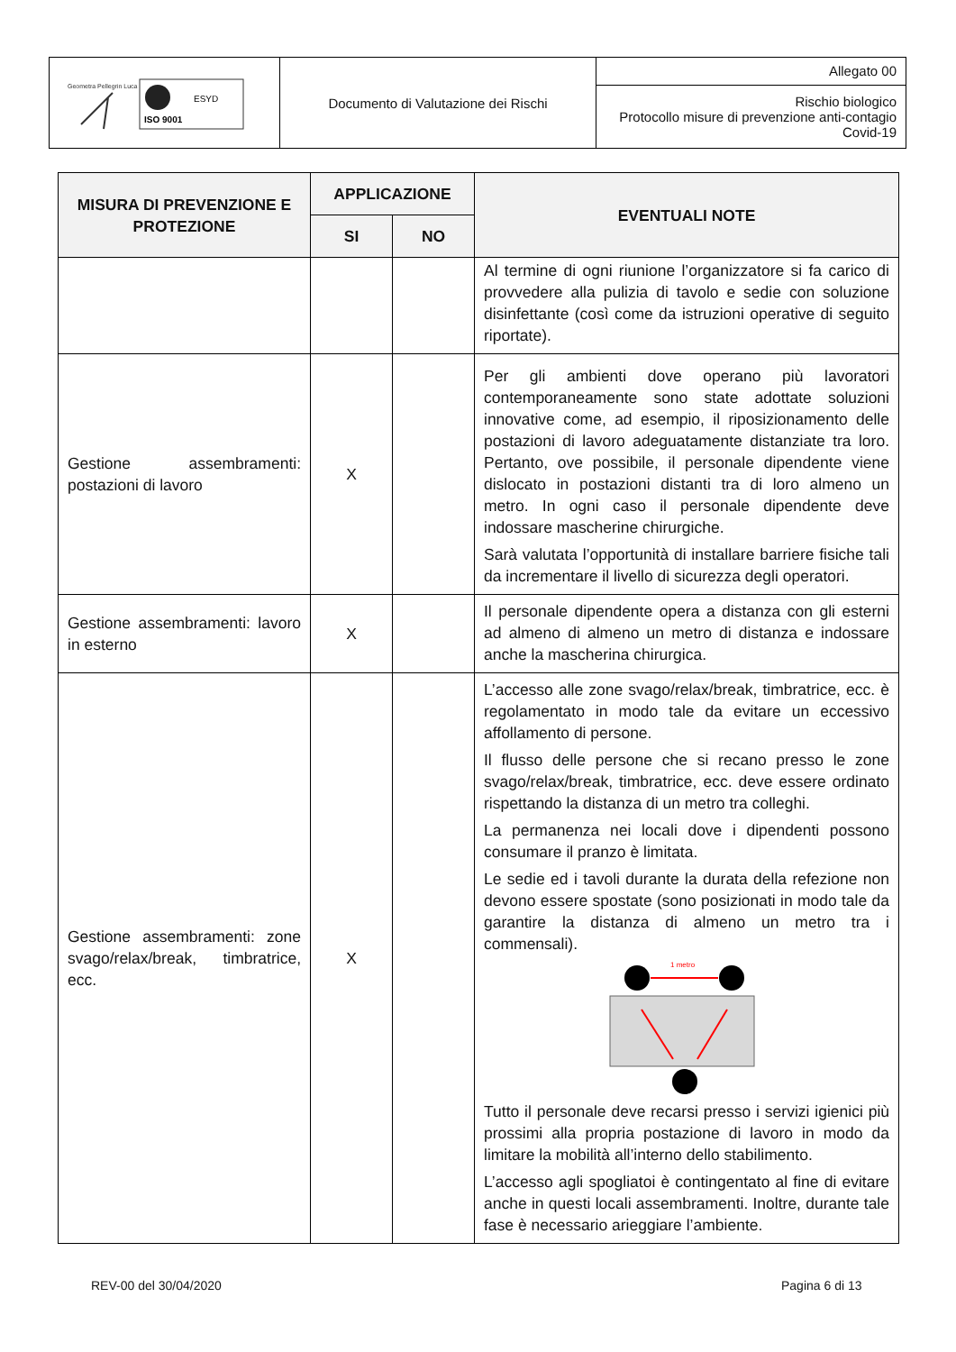| Geometra Pellegrin Luca ISO 9001 ESYD | Documento di Valutazione dei Rischi | Allegato 00 |
| | | Rischio biologico Protocollo misure di prevenzione anti-contagio Covid-19 |
| MISURA DI PREVENZIONE E PROTEZIONE | APPLICAZIONE | | EVENTUALI NOTE |
| --- | --- | --- | --- |
| | SI | NO | |
| | | | Al termine di ogni riunione l’organizzatore si fa carico di provvedere alla pulizia di tavolo e sedie con soluzione disinfettante (così come da istruzioni operative di seguito riportate). |
| Gestione assembramenti: postazioni di lavoro | X | | Per gli ambienti dove operano più lavoratori contemporaneamente sono state adottate soluzioni innovative come, ad esempio, il riposizionamento delle postazioni di lavoro adeguatamente distanziate tra loro. Pertanto, ove possibile, il personale dipendente viene dislocato in postazioni distanti tra di loro almeno un metro. In ogni caso il personale dipendente deve indossare mascherine chirurgiche. Sarà valutata l’opportunità di installare barriere fisiche tali da incrementare il livello di sicurezza degli operatori. |
| Gestione assembramenti: lavoro in esterno | X | | Il personale dipendente opera a distanza con gli esterni ad almeno di almeno un metro di distanza e indossare anche la mascherina chirurgica. |
| Gestione assembramenti: zone svago/relax/break, timbratrice, ecc. | X | | L’accesso alle zone svago/relax/break, timbratrice, ecc. è regolamentato in modo tale da evitare un eccessivo affollamento di persone. Il flusso delle persone che si recano presso le zone svago/relax/break, timbratrice, ecc. deve essere ordinato rispettando la distanza di un metro tra colleghi. La permanenza nei locali dove i dipendenti possono consumare il pranzo è limitata. Le sedie ed i tavoli durante la durata della refezione non devono essere spostate (sono posizionati in modo tale da garantire la distanza di almeno un metro tra i commensali). 1 metro Tutto il personale deve recarsi presso i servizi igienici più prossimi alla propria postazione di lavoro in modo da limitare la mobilità all’interno dello stabilimento. L’accesso agli spogliatoi è contingentato al fine di evitare anche in questi locali assembramenti. Inoltre, durante tale fase è necessario arieggiare l’ambiente. |
REV-00 del 30/04/2020 Pagina 6 di 13